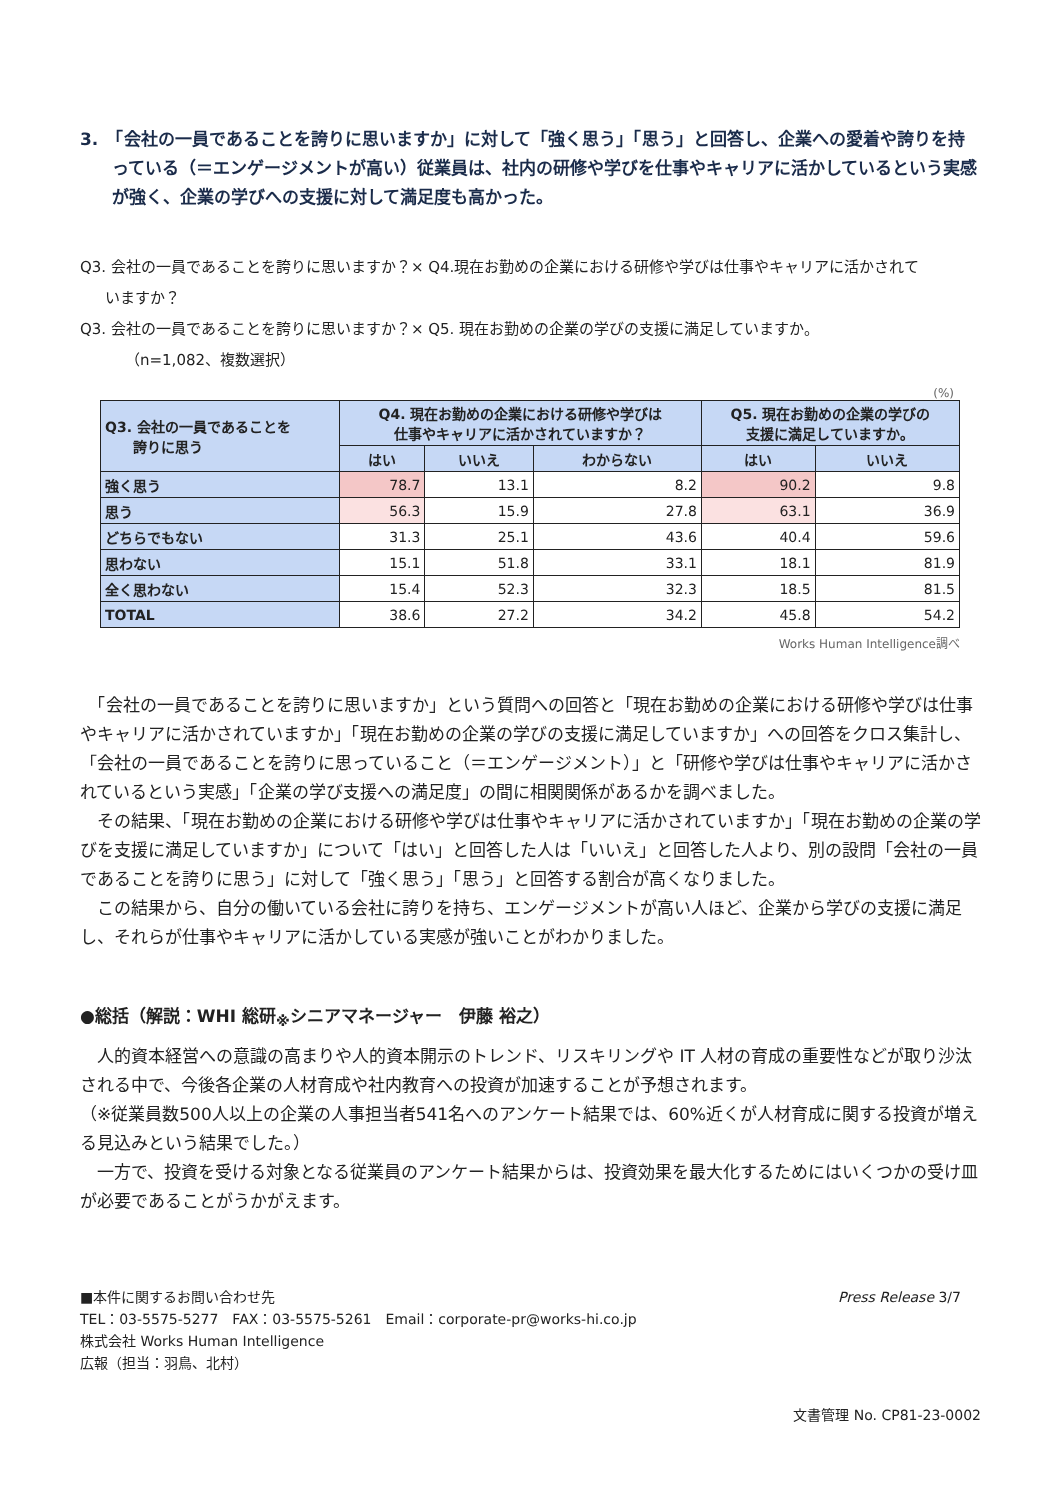3.　「会社の一員であることを誇りに思いますか」に対して「強く思う」「思う」と回答し、企業への愛着や誇りを持っている（＝エンゲージメントが高い）従業員は、社内の研修や学びを仕事やキャリアに活かしているという実感が強く、企業の学びへの支援に対して満足度も高かった。
Q3. 会社の一員であることを誇りに思いますか？× Q4.現在お勤めの企業における研修や学びは仕事やキャリアに活かされて
いますか？
Q3. 会社の一員であることを誇りに思いますか？× Q5. 現在お勤めの企業の学びの支援に満足していますか。
（n=1,082、複数選択）
(%)
| Q3. 会社の一員であることを 誇りに思う | Q4. 現在お勤めの企業における研修や学びは 仕事やキャリアに活かされていますか？ | | | Q5. 現在お勤めの企業の学びの 支援に満足していますか。 | |
| --- | --- | --- | --- | --- | --- |
| | はい | いいえ | わからない | はい | いいえ |
| 強く思う | 78.7 | 13.1 | 8.2 | 90.2 | 9.8 |
| 思う | 56.3 | 15.9 | 27.8 | 63.1 | 36.9 |
| どちらでもない | 31.3 | 25.1 | 43.6 | 40.4 | 59.6 |
| 思わない | 15.1 | 51.8 | 33.1 | 18.1 | 81.9 |
| 全く思わない | 15.4 | 52.3 | 32.3 | 18.5 | 81.5 |
| TOTAL | 38.6 | 27.2 | 34.2 | 45.8 | 54.2 |
Works Human Intelligence調べ
　「会社の一員であることを誇りに思いますか」という質問への回答と「現在お勤めの企業における研修や学びは仕事やキャリアに活かされていますか」「現在お勤めの企業の学びの支援に満足していますか」への回答をクロス集計し、「会社の一員であることを誇りに思っていること（＝エンゲージメント）」と「研修や学びは仕事やキャリアに活かされているという実感」「企業の学び支援への満足度」の間に相関関係があるかを調べました。
　その結果、「現在お勤めの企業における研修や学びは仕事やキャリアに活かされていますか」「現在お勤めの企業の学びを支援に満足していますか」について「はい」と回答した人は「いいえ」と回答した人より、別の設問「会社の一員であることを誇りに思う」に対して「強く思う」「思う」と回答する割合が高くなりました。
　この結果から、自分の働いている会社に誇りを持ち、エンゲージメントが高い人ほど、企業から学びの支援に満足し、それらが仕事やキャリアに活かしている実感が強いことがわかりました。
●総括（解説：WHI 総研<sub>※</sub>シニアマネージャー　伊藤 裕之）
　人的資本経営への意識の高まりや人的資本開示のトレンド、リスキリングや IT 人材の育成の重要性などが取り沙汰される中で、今後各企業の人材育成や社内教育への投資が加速することが予想されます。
（※従業員数500人以上の企業の人事担当者541名へのアンケート結果では、60%近くが人材育成に関する投資が増える見込みという結果でした。）
　一方で、投資を受ける対象となる従業員のアンケート結果からは、投資効果を最大化するためにはいくつかの受け皿が必要であることがうかがえます。
■本件に関するお問い合わせ先
TEL：03-5575-5277　FAX：03-5575-5261　Email：corporate-pr@works-hi.co.jp
株式会社 Works Human Intelligence
広報（担当：羽鳥、北村）
Press Release 3/7
文書管理 No. CP81-23-0002